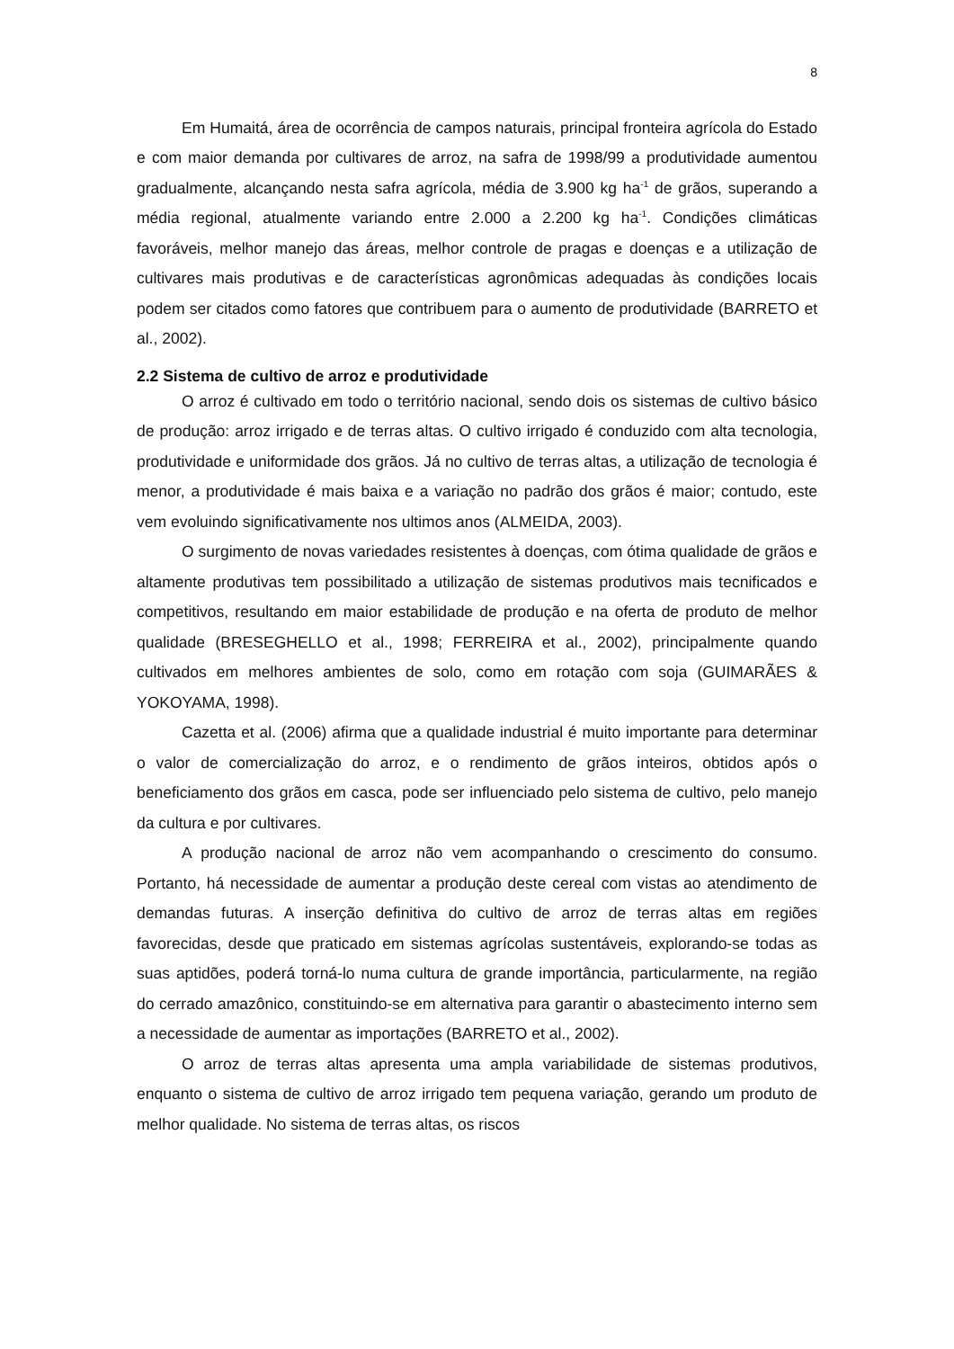8
Em Humaitá, área de ocorrência de campos naturais, principal fronteira agrícola do Estado e com maior demanda por cultivares de arroz, na safra de 1998/99 a produtividade aumentou gradualmente, alcançando nesta safra agrícola, média de 3.900 kg ha<sup>-1</sup> de grãos, superando a média regional, atualmente variando entre 2.000 a 2.200 kg ha<sup>-1</sup>. Condições climáticas favoráveis, melhor manejo das áreas, melhor controle de pragas e doenças e a utilização de cultivares mais produtivas e de características agronômicas adequadas às condições locais podem ser citados como fatores que contribuem para o aumento de produtividade (BARRETO et al., 2002).
2.2 Sistema de cultivo de arroz e produtividade
O arroz é cultivado em todo o território nacional, sendo dois os sistemas de cultivo básico de produção: arroz irrigado e de terras altas. O cultivo irrigado é conduzido com alta tecnologia, produtividade e uniformidade dos grãos. Já no cultivo de terras altas, a utilização de tecnologia é menor, a produtividade é mais baixa e a variação no padrão dos grãos é maior; contudo, este vem evoluindo significativamente nos ultimos anos (ALMEIDA, 2003).
O surgimento de novas variedades resistentes à doenças, com ótima qualidade de grãos e altamente produtivas tem possibilitado a utilização de sistemas produtivos mais tecnificados e competitivos, resultando em maior estabilidade de produção e na oferta de produto de melhor qualidade (BRESEGHELLO et al., 1998; FERREIRA et al., 2002), principalmente quando cultivados em melhores ambientes de solo, como em rotação com soja (GUIMARÃES & YOKOYAMA, 1998).
Cazetta et al. (2006) afirma que a qualidade industrial é muito importante para determinar o valor de comercialização do arroz, e o rendimento de grãos inteiros, obtidos após o beneficiamento dos grãos em casca, pode ser influenciado pelo sistema de cultivo, pelo manejo da cultura e por cultivares.
A produção nacional de arroz não vem acompanhando o crescimento do consumo. Portanto, há necessidade de aumentar a produção deste cereal com vistas ao atendimento de demandas futuras. A inserção definitiva do cultivo de arroz de terras altas em regiões favorecidas, desde que praticado em sistemas agrícolas sustentáveis, explorando-se todas as suas aptidões, poderá torná-lo numa cultura de grande importância, particularmente, na região do cerrado amazônico, constituindo-se em alternativa para garantir o abastecimento interno sem a necessidade de aumentar as importações (BARRETO et al., 2002).
O arroz de terras altas apresenta uma ampla variabilidade de sistemas produtivos, enquanto o sistema de cultivo de arroz irrigado tem pequena variação, gerando um produto de melhor qualidade. No sistema de terras altas, os riscos